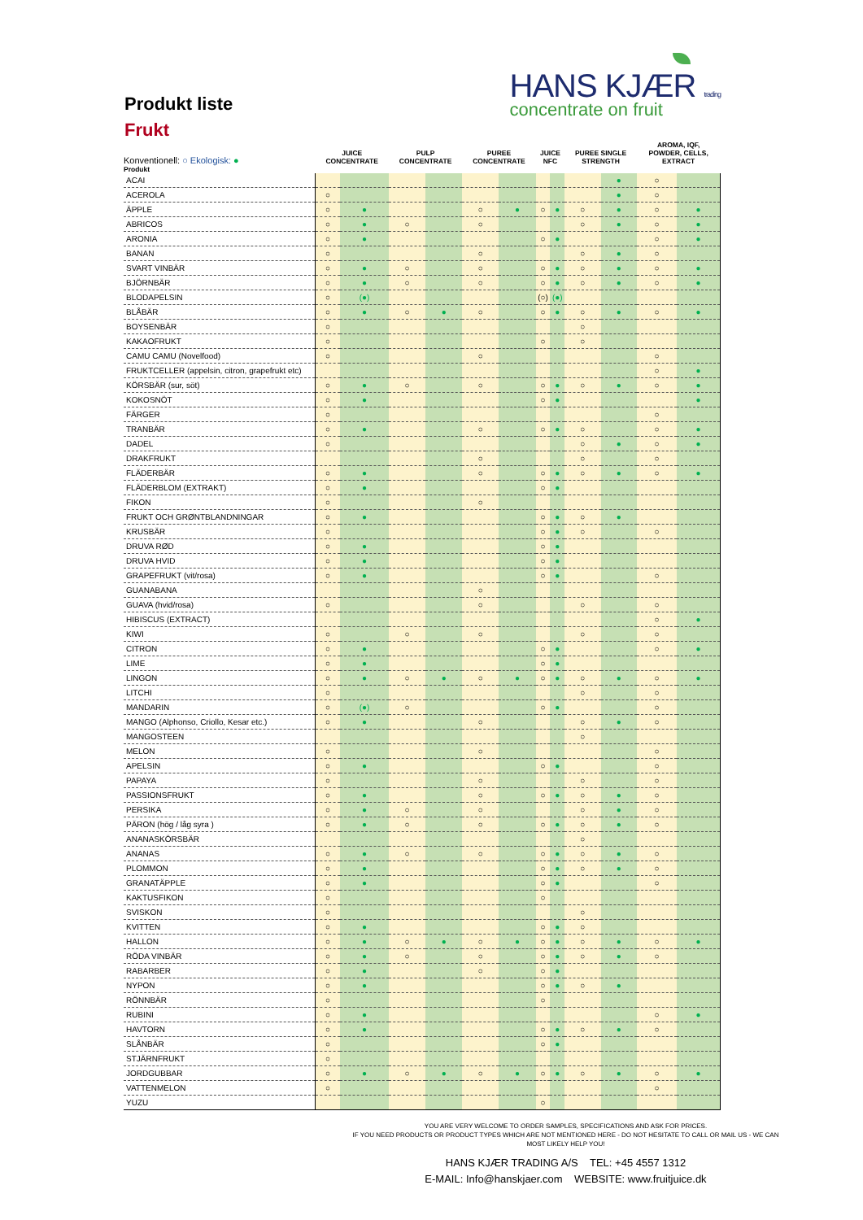Produkt liste
Frukt
HANS KJÆR trading
concentrate on fruit
| Konventionell: ○ Ekologisk: ● | JUICE CONCENTRATE | | PULP CONCENTRATE | | PUREE CONCENTRATE | | JUICE NFC | | PUREE SINGLE STRENGTH | | AROMA, IQF, POWDER, CELLS, EXTRACT | |
| --- | --- | --- | --- | --- | --- | --- | --- | --- | --- | --- | --- | --- |
| Produkt | | | | | | | | | | | | |
| ACAI | | | | | | | | | | ● | ○ | |
| ACEROLA | ○ | | | | | | | | | ● | ○ | |
| ÄPPLE | ○ | ● | | | ○ | ● | ○ | ● | ○ | ● | ○ | ● |
| ABRICOS | ○ | ● | ○ | | ○ | | | | ○ | ● | ○ | ● |
| ARONIA | ○ | ● | | | | | ○ | ● | | | ○ | ● |
| BANAN | ○ | | | | ○ | | | | ○ | ● | ○ | |
| SVART VINBÄR | ○ | ● | ○ | | ○ | | ○ | ● | ○ | ● | ○ | ● |
| BJÖRNBÄR | ○ | ● | ○ | | ○ | | ○ | ● | ○ | ● | ○ | ● |
| BLODAPELSIN | ○ | (●) | | | | | (○) | (●) | | | | |
| BLÅBÄR | ○ | ● | ○ | ● | ○ | | ○ | ● | ○ | ● | ○ | ● |
| BOYSENBÄR | ○ | | | | | | | | ○ | | | |
| KAKAOFRUKT | ○ | | | | | | ○ | | ○ | | | |
| CAMU CAMU (Novelfood) | ○ | | | | ○ | | | | | | ○ | |
| FRUKTCELLER (appelsin, citron, grapefrukt etc) | | | | | | | | | | | ○ | ● |
| KÖRSBÄR (sur, söt) | ○ | ● | ○ | | ○ | | ○ | ● | ○ | ● | ○ | ● |
| KOKOSNÖT | ○ | ● | | | | | ○ | ● | | | | ● |
| FÄRGER | ○ | | | | | | | | | | ○ | |
| TRANBÄR | ○ | ● | | | ○ | | ○ | ● | ○ | | ○ | ● |
| DADEL | ○ | | | | | | | | ○ | ● | ○ | ● |
| DRAKFRUKT | | | | | ○ | | | | ○ | | ○ | |
| FLÄDERBÄR | ○ | ● | | | ○ | | ○ | ● | ○ | ● | ○ | ● |
| FLÄDERBLOM (EXTRAKT) | ○ | ● | | | | | ○ | ● | | | | |
| FIKON | ○ | | | | ○ | | | | | | | |
| FRUKT OCH GRØNTBLANDNINGAR | ○ | ● | | | | | ○ | ● | ○ | ● | | |
| KRUSBÄR | ○ | | | | | | ○ | ● | ○ | | ○ | |
| DRUVA RØD | ○ | ● | | | | | ○ | ● | | | | |
| DRUVA HVID | ○ | ● | | | | | ○ | ● | | | | |
| GRAPEFRUKT (vit/rosa) | ○ | ● | | | | | ○ | ● | | | ○ | |
| GUANABANA | | | | | ○ | | | | | | | |
| GUAVA (hvid/rosa) | ○ | | | | ○ | | | | ○ | | ○ | |
| HIBISCUS (EXTRACT) | | | | | | | | | | | ○ | ● |
| KIWI | ○ | | ○ | | ○ | | | | ○ | | ○ | |
| CITRON | ○ | ● | | | | | ○ | ● | | | ○ | ● |
| LIME | ○ | ● | | | | | ○ | ● | | | | |
| LINGON | ○ | ● | ○ | ● | ○ | ● | ○ | ● | ○ | ● | ○ | ● |
| LITCHI | ○ | | | | | | | | ○ | | ○ | |
| MANDARIN | ○ | (●) | ○ | | | | ○ | ● | | | ○ | |
| MANGO (Alphonso, Criollo, Kesar etc.) | ○ | ● | | | ○ | | | | ○ | ● | ○ | |
| MANGOSTEEN | | | | | | | | | ○ | | | |
| MELON | ○ | | | | ○ | | | | | | ○ | |
| APELSIN | ○ | ● | | | | | ○ | ● | | | ○ | |
| PAPAYA | ○ | | | | ○ | | | | ○ | | ○ | |
| PASSIONSFRUKT | ○ | ● | | | ○ | | ○ | ● | ○ | ● | ○ | |
| PERSIKA | ○ | ● | ○ | | ○ | | | | ○ | ● | ○ | |
| PÄRON (hög / låg syra ) | ○ | ● | ○ | | ○ | | ○ | ● | ○ | ● | ○ | |
| ANANASKÖRSBÄR | | | | | | | | | ○ | | | |
| ANANAS | ○ | ● | ○ | | ○ | | ○ | ● | ○ | ● | ○ | |
| PLOMMON | ○ | ● | | | | | ○ | ● | ○ | ● | ○ | |
| GRANATÄPPLE | ○ | ● | | | | | ○ | ● | | | ○ | |
| KAKTUSFIKON | ○ | | | | | | ○ | | | | | |
| SVISKON | ○ | | | | | | | | ○ | | | |
| KVITTEN | ○ | ● | | | | | ○ | ● | ○ | | | |
| HALLON | ○ | ● | ○ | ● | ○ | ● | ○ | ● | ○ | ● | ○ | ● |
| RÖDA VINBÄR | ○ | ● | ○ | | ○ | | ○ | ● | ○ | ● | ○ | |
| RABARBER | ○ | ● | | | ○ | | ○ | ● | | | | |
| NYPON | ○ | ● | | | | | ○ | ● | ○ | ● | | |
| RÖNNBÄR | ○ | | | | | | ○ | | | | | |
| RUBINI | ○ | ● | | | | | | | | | ○ | ● |
| HAVTORN | ○ | ● | | | | | ○ | ● | ○ | ● | ○ | |
| SLÅNBÄR | ○ | | | | | | ○ | ● | | | | |
| STJÄRNFRUKT | ○ | | | | | | | | | | | |
| JORDGUBBAR | ○ | ● | ○ | ● | ○ | ● | ○ | ● | ○ | ● | ○ | ● |
| VATTENMELON | ○ | | | | | | | | | | ○ | |
| YUZU | | | | | | | ○ | | | | | |
YOU ARE VERY WELCOME TO ORDER SAMPLES, SPECIFICATIONS AND ASK FOR PRICES.
IF YOU NEED PRODUCTS OR PRODUCT TYPES WHICH ARE NOT MENTIONED HERE - DO NOT HESITATE TO CALL OR MAIL US - WE CAN
MOST LIKELY HELP YOU!
HANS KJÆR TRADING A/S TEL: +45 4557 1312
E-MAIL: Info@hanskjaer.com WEBSITE: www.fruitjuice.dk